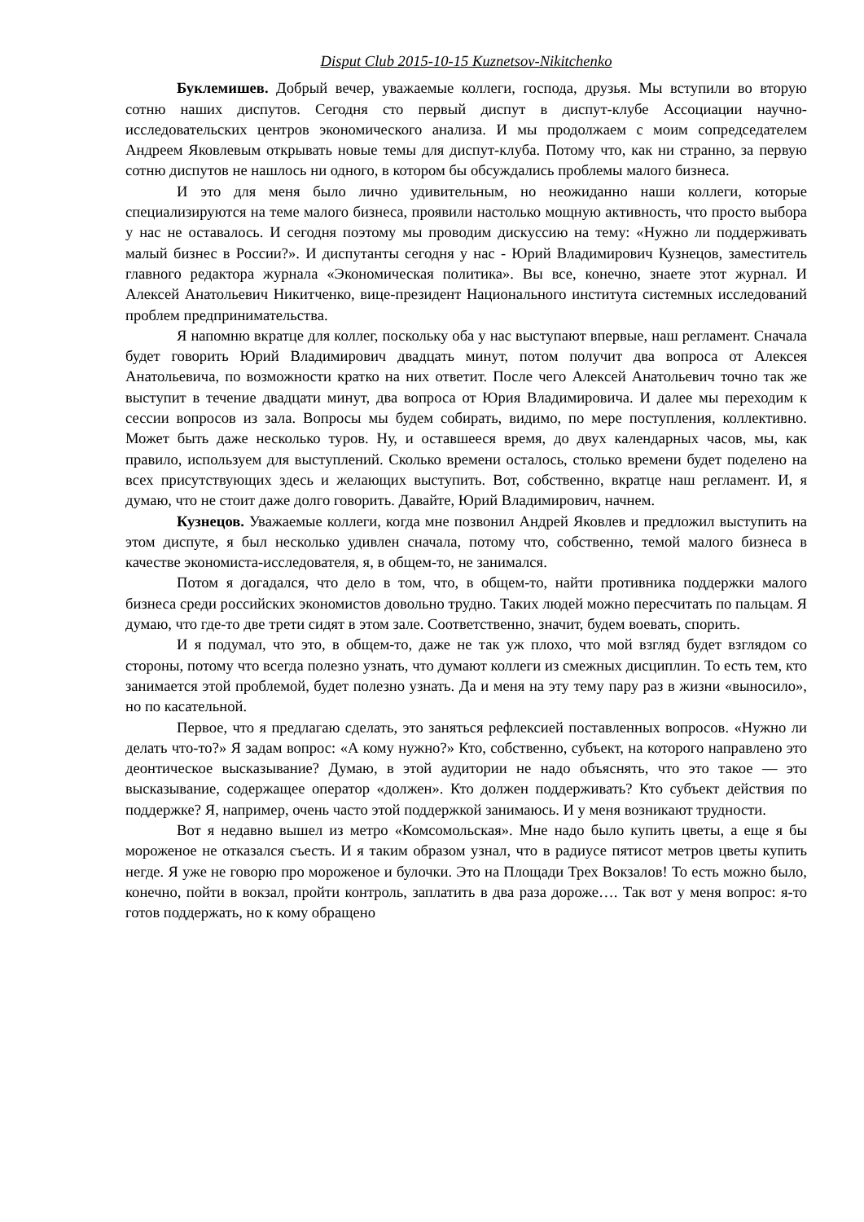Disput Club 2015-10-15 Kuznetsov-Nikitchenko
Буклемишев. Добрый вечер, уважаемые коллеги, господа, друзья. Мы вступили во вторую сотню наших диспутов. Сегодня сто первый диспут в диспут-клубе Ассоциации научно-исследовательских центров экономического анализа. И мы продолжаем с моим сопредседателем Андреем Яковлевым открывать новые темы для диспут-клуба. Потому что, как ни странно, за первую сотню диспутов не нашлось ни одного, в котором бы обсуждались проблемы малого бизнеса.
И это для меня было лично удивительным, но неожиданно наши коллеги, которые специализируются на теме малого бизнеса, проявили настолько мощную активность, что просто выбора у нас не оставалось. И сегодня поэтому мы проводим дискуссию на тему: «Нужно ли поддерживать малый бизнес в России?». И диспутанты сегодня у нас - Юрий Владимирович Кузнецов, заместитель главного редактора журнала «Экономическая политика». Вы все, конечно, знаете этот журнал. И Алексей Анатольевич Никитченко, вице-президент Национального института системных исследований проблем предпринимательства.
Я напомню вкратце для коллег, поскольку оба у нас выступают впервые, наш регламент. Сначала будет говорить Юрий Владимирович двадцать минут, потом получит два вопроса от Алексея Анатольевича, по возможности кратко на них ответит. После чего Алексей Анатольевич точно так же выступит в течение двадцати минут, два вопроса от Юрия Владимировича. И далее мы переходим к сессии вопросов из зала. Вопросы мы будем собирать, видимо, по мере поступления, коллективно. Может быть даже несколько туров. Ну, и оставшееся время, до двух календарных часов, мы, как правило, используем для выступлений. Сколько времени осталось, столько времени будет поделено на всех присутствующих здесь и желающих выступить. Вот, собственно, вкратце наш регламент. И, я думаю, что не стоит даже долго говорить. Давайте, Юрий Владимирович, начнем.
Кузнецов. Уважаемые коллеги, когда мне позвонил Андрей Яковлев и предложил выступить на этом диспуте, я был несколько удивлен сначала, потому что, собственно, темой малого бизнеса в качестве экономиста-исследователя, я, в общем-то, не занимался.
Потом я догадался, что дело в том, что, в общем-то, найти противника поддержки малого бизнеса среди российских экономистов довольно трудно. Таких людей можно пересчитать по пальцам. Я думаю, что где-то две трети сидят в этом зале. Соответственно, значит, будем воевать, спорить.
И я подумал, что это, в общем-то, даже не так уж плохо, что мой взгляд будет взглядом со стороны, потому что всегда полезно узнать, что думают коллеги из смежных дисциплин. То есть тем, кто занимается этой проблемой, будет полезно узнать. Да и меня на эту тему пару раз в жизни «выносило», но по касательной.
Первое, что я предлагаю сделать, это заняться рефлексией поставленных вопросов. «Нужно ли делать что-то?» Я задам вопрос: «А кому нужно?» Кто, собственно, субъект, на которого направлено это деонтическое высказывание? Думаю, в этой аудитории не надо объяснять, что это такое — это высказывание, содержащее оператор «должен». Кто должен поддерживать? Кто субъект действия по поддержке? Я, например, очень часто этой поддержкой занимаюсь. И у меня возникают трудности.
Вот я недавно вышел из метро «Комсомольская». Мне надо было купить цветы, а еще я бы мороженое не отказался съесть. И я таким образом узнал, что в радиусе пятисот метров цветы купить негде. Я уже не говорю про мороженое и булочки. Это на Площади Трех Вокзалов! То есть можно было, конечно, пойти в вокзал, пройти контроль, заплатить в два раза дороже…. Так вот у меня вопрос: я-то готов поддержать, но к кому обращено